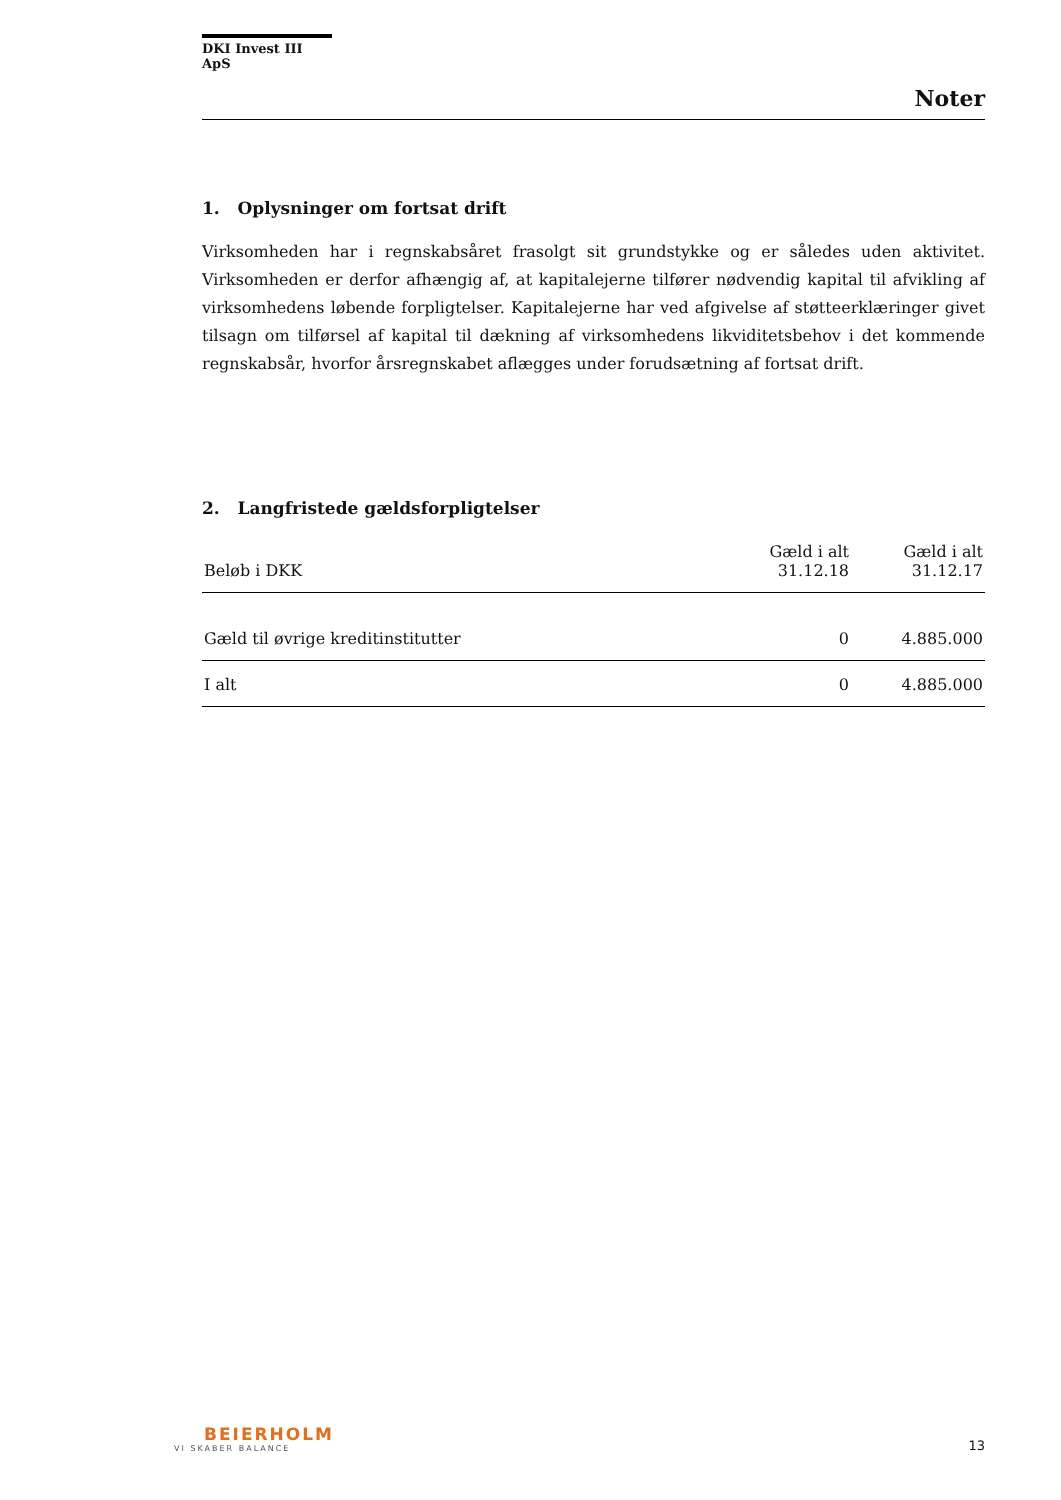DKI Invest III ApS
Noter
1. Oplysninger om fortsat drift
Virksomheden har i regnskabsåret frasolgt sit grundstykke og er således uden aktivitet. Virksomheden er derfor afhængig af, at kapitalejerne tilfører nødvendig kapital til afvikling af virksomhedens løbende forpligtelser. Kapitalejerne har ved afgivelse af støtteerklæringer givet tilsagn om tilførsel af kapital til dækning af virksomhedens likviditetsbehov i det kommende regnskabsår, hvorfor årsregnskabet aflægges under forudsætning af fortsat drift.
2. Langfristede gældsforpligtelser
| Beløb i DKK | Gæld i alt 31.12.18 | Gæld i alt 31.12.17 |
| --- | --- | --- |
| Gæld til øvrige kreditinstitutter | 0 | 4.885.000 |
| I alt | 0 | 4.885.000 |
BEIERHOLM
VI SKABER BALANCE
13